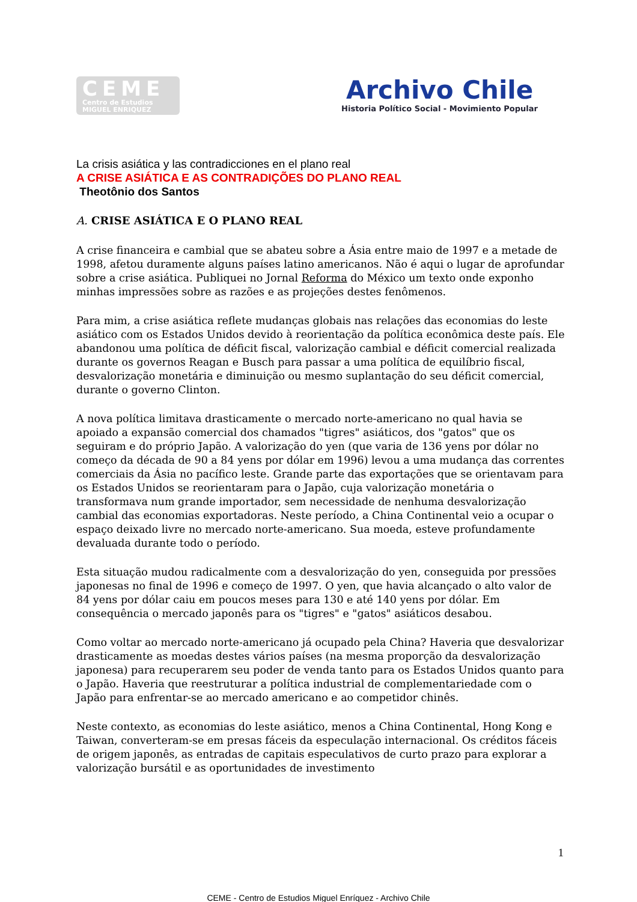CEME
Centro de Estudios
MIGUEL ENRIQUEZ
Archivo Chile
Historia Político Social - Movimiento Popular
La crisis asiática y las contradicciones en el plano real
A CRISE ASIÁTICA E AS CONTRADIÇÕES DO PLANO REAL
Theotônio dos Santos
A. CRISE ASIÁTICA E O PLANO REAL
A crise financeira e cambial que se abateu sobre a Ásia entre maio de 1997 e a metade de 1998, afetou duramente alguns países latino americanos. Não é aqui o lugar de aprofundar sobre a crise asiática. Publiquei no Jornal Reforma do México um texto onde exponho minhas impressões sobre as razões e as projeções destes fenômenos.
Para mim, a crise asiática reflete mudanças globais nas relações das economias do leste asiático com os Estados Unidos devido à reorientação da política econômica deste país. Ele abandonou uma política de déficit fiscal, valorização cambial e déficit comercial realizada durante os governos Reagan e Busch para passar a uma política de equilíbrio fiscal, desvalorização monetária e diminuição ou mesmo suplantação do seu déficit comercial, durante o governo Clinton.
A nova política limitava drasticamente o mercado norte-americano no qual havia se apoiado a expansão comercial dos chamados "tigres" asiáticos, dos "gatos" que os seguiram e do próprio Japão. A valorização do yen (que varia de 136 yens por dólar no começo da década de 90 a 84 yens por dólar em 1996) levou a uma mudança das correntes comerciais da Ásia no pacífico leste. Grande parte das exportações que se orientavam para os Estados Unidos se reorientaram para o Japão, cuja valorização monetária o transformava num grande importador, sem necessidade de nenhuma desvalorização cambial das economias exportadoras. Neste período, a China Continental veio a ocupar o espaço deixado livre no mercado norte-americano. Sua moeda, esteve profundamente devaluada durante todo o período.
Esta situação mudou radicalmente com a desvalorização do yen, conseguida por pressões japonesas no final de 1996 e começo de 1997. O yen, que havia alcançado o alto valor de 84 yens por dólar caiu em poucos meses para 130 e até 140 yens por dólar. Em consequência o mercado japonês para os "tigres" e "gatos" asiáticos desabou.
Como voltar ao mercado norte-americano já ocupado pela China? Haveria que desvalorizar drasticamente as moedas destes vários países (na mesma proporção da desvalorização japonesa) para recuperarem seu poder de venda tanto para os Estados Unidos quanto para o Japão. Haveria que reestruturar a política industrial de complementariedade com o Japão para enfrentar-se ao mercado americano e ao competidor chinês.
Neste contexto, as economias do leste asiático, menos a China Continental, Hong Kong e Taiwan, converteram-se em presas fáceis da especulação internacional. Os créditos fáceis de origem japonês, as entradas de capitais especulativos de curto prazo para explorar a valorização bursátil e as oportunidades de investimento
1
CEME - Centro de Estudios Miguel Enríquez - Archivo Chile